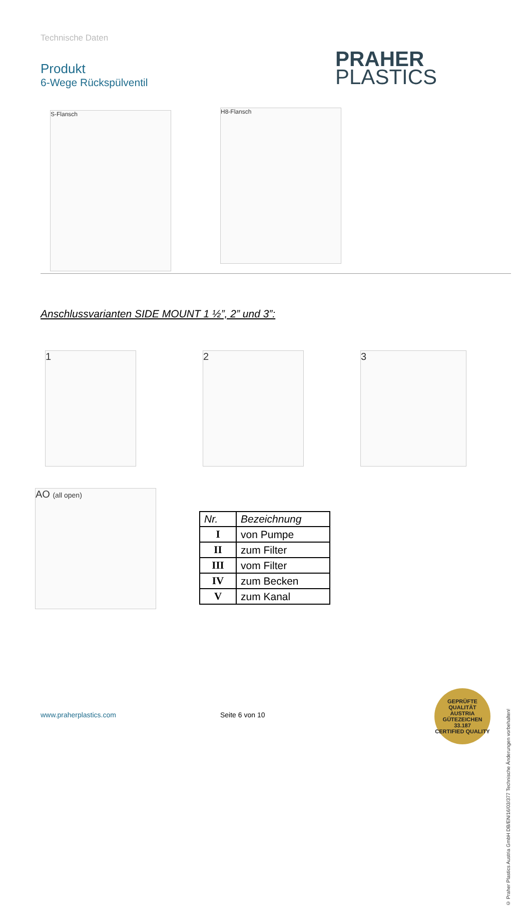Technische Daten
Produkt
6-Wege Rückspülventil
PRAHER
PLASTICS
S-Flansch H8-Flansch
Anschlussvarianten SIDE MOUNT 1 ½”, 2” und 3”:
1 2 3
AO (all open)
| Nr. | Bezeichnung |
| --- | --- |
| I | von Pumpe |
| II | zum Filter |
| III | vom Filter |
| IV | zum Becken |
| V | zum Kanal |
www.praherplastics.com Seite 6 von 10
© Praher Plastics Austria GmbH DB/EN/16/03/377 Technische Änderungen vorbehalten!
GEPRÜFTE QUALITÄT
AUSTRIA
GÜTEZEICHEN
33.187
CERTIFIED QUALITY